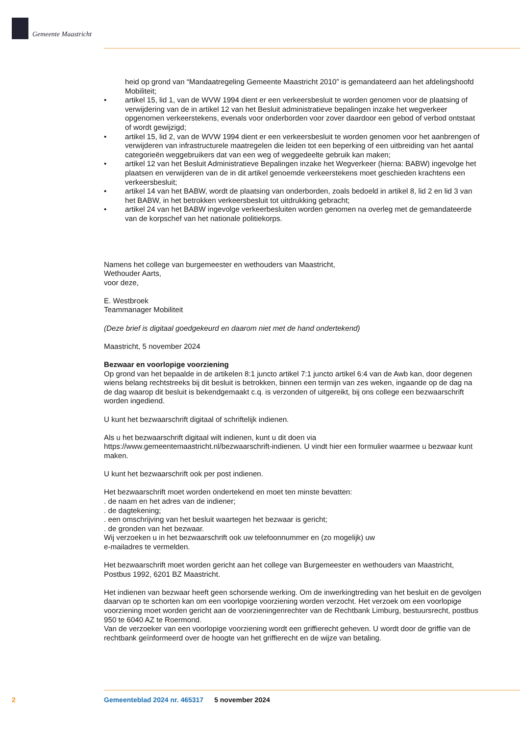Gemeente Maastricht
heid op grond van “Mandaatregeling Gemeente Maastricht 2010” is gemandateerd aan het afdelingshoofd Mobiliteit;
• artikel 15, lid 1, van de WVW 1994 dient er een verkeersbesluit te worden genomen voor de plaatsing of verwijdering van de in artikel 12 van het Besluit administratieve bepalingen inzake het wegverkeer opgenomen verkeerstekens, evenals voor onderborden voor zover daardoor een gebod of verbod ontstaat of wordt gewijzigd;
• artikel 15, lid 2, van de WVW 1994 dient er een verkeersbesluit te worden genomen voor het aanbrengen of verwijderen van infrastructurele maatregelen die leiden tot een beperking of een uitbreiding van het aantal categorieën weggebruikers dat van een weg of weggedeelte gebruik kan maken;
• artikel 12 van het Besluit Administratieve Bepalingen inzake het Wegverkeer (hierna: BABW) ingevolge het plaatsen en verwijderen van de in dit artikel genoemde verkeerstekens moet geschieden krachtens een verkeersbesluit;
• artikel 14 van het BABW, wordt de plaatsing van onderborden, zoals bedoeld in artikel 8, lid 2 en lid 3 van het BABW, in het betrokken verkeersbesluit tot uitdrukking gebracht;
• artikel 24 van het BABW ingevolge verkeerbesluiten worden genomen na overleg met de gemandateerde van de korpschef van het nationale politiekorps.
Namens het college van burgemeester en wethouders van Maastricht,
Wethouder Aarts,
voor deze,
E. Westbroek
Teammanager Mobiliteit
(Deze brief is digitaal goedgekeurd en daarom niet met de hand ondertekend)
Maastricht, 5 november 2024
Bezwaar en voorlopige voorziening
Op grond van het bepaalde in de artikelen 8:1 juncto artikel 7:1 juncto artikel 6:4 van de Awb kan, door degenen wiens belang rechtstreeks bij dit besluit is betrokken, binnen een termijn van zes weken, ingaande op de dag na de dag waarop dit besluit is bekendgemaakt c.q. is verzonden of uitgereikt, bij ons college een bezwaarschrift worden ingediend.
U kunt het bezwaarschrift digitaal of schriftelijk indienen.
Als u het bezwaarschrift digitaal wilt indienen, kunt u dit doen via https://www.gemeentemaastricht.nl/bezwaarschrift-indienen. U vindt hier een formulier waarmee u bezwaar kunt maken.
U kunt het bezwaarschrift ook per post indienen.
Het bezwaarschrift moet worden ondertekend en moet ten minste bevatten:
. de naam en het adres van de indiener;
. de dagtekening;
. een omschrijving van het besluit waartegen het bezwaar is gericht;
. de gronden van het bezwaar.
Wij verzoeken u in het bezwaarschrift ook uw telefoonnummer en (zo mogelijk) uw
e-mailadres te vermelden.
Het bezwaarschrift moet worden gericht aan het college van Burgemeester en wethouders van Maastricht, Postbus 1992, 6201 BZ Maastricht.
Het indienen van bezwaar heeft geen schorsende werking. Om de inwerkingtreding van het besluit en de gevolgen daarvan op te schorten kan om een voorlopige voorziening worden verzocht. Het verzoek om een voorlopige voorziening moet worden gericht aan de voorzieningenrechter van de Rechtbank Limburg, bestuursrecht, postbus 950 te 6040 AZ te Roermond.
Van de verzoeker van een voorlopige voorziening wordt een griffierecht geheven. U wordt door de griffie van de rechtbank geïnformeerd over de hoogte van het griffierecht en de wijze van betaling.
2 Gemeenteblad 2024 nr. 465317 5 november 2024